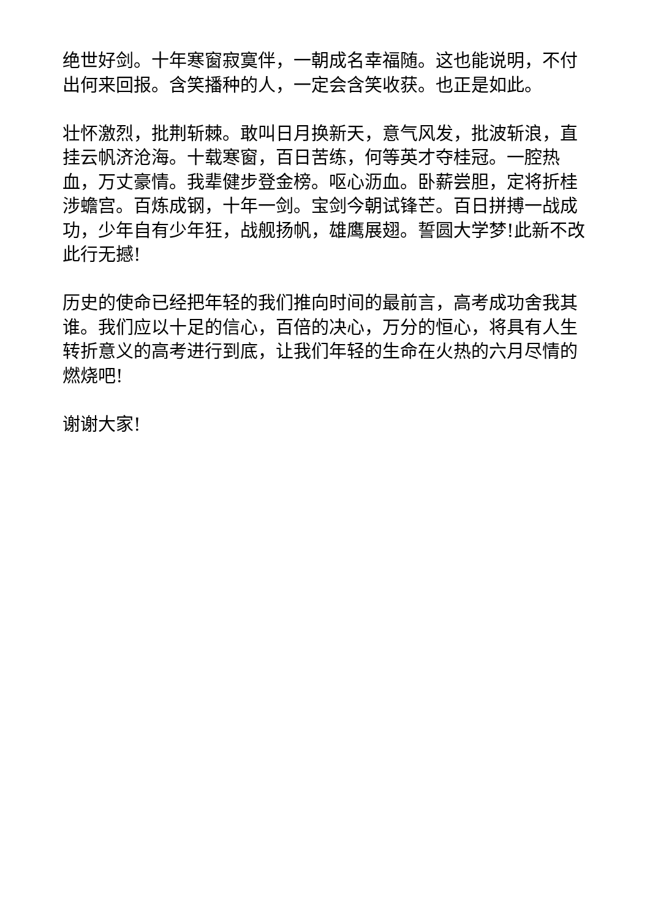绝世好剑。十年寒窗寂寞伴，一朝成名幸福随。这也能说明，不付出何来回报。含笑播种的人，一定会含笑收获。也正是如此。
壮怀激烈，批荆斩棘。敢叫日月换新天，意气风发，批波斩浪，直挂云帆济沧海。十载寒窗，百日苦练，何等英才夺桂冠。一腔热血，万丈豪情。我辈健步登金榜。呕心沥血。卧薪尝胆，定将折桂涉蟾宫。百炼成钢，十年一剑。宝剑今朝试锋芒。百日拼搏一战成功，少年自有少年狂，战舰扬帆，雄鹰展翅。誓圆大学梦!此新不改此行无撼!
历史的使命已经把年轻的我们推向时间的最前言，高考成功舍我其谁。我们应以十足的信心，百倍的决心，万分的恒心，将具有人生转折意义的高考进行到底，让我们年轻的生命在火热的六月尽情的燃烧吧!
谢谢大家!